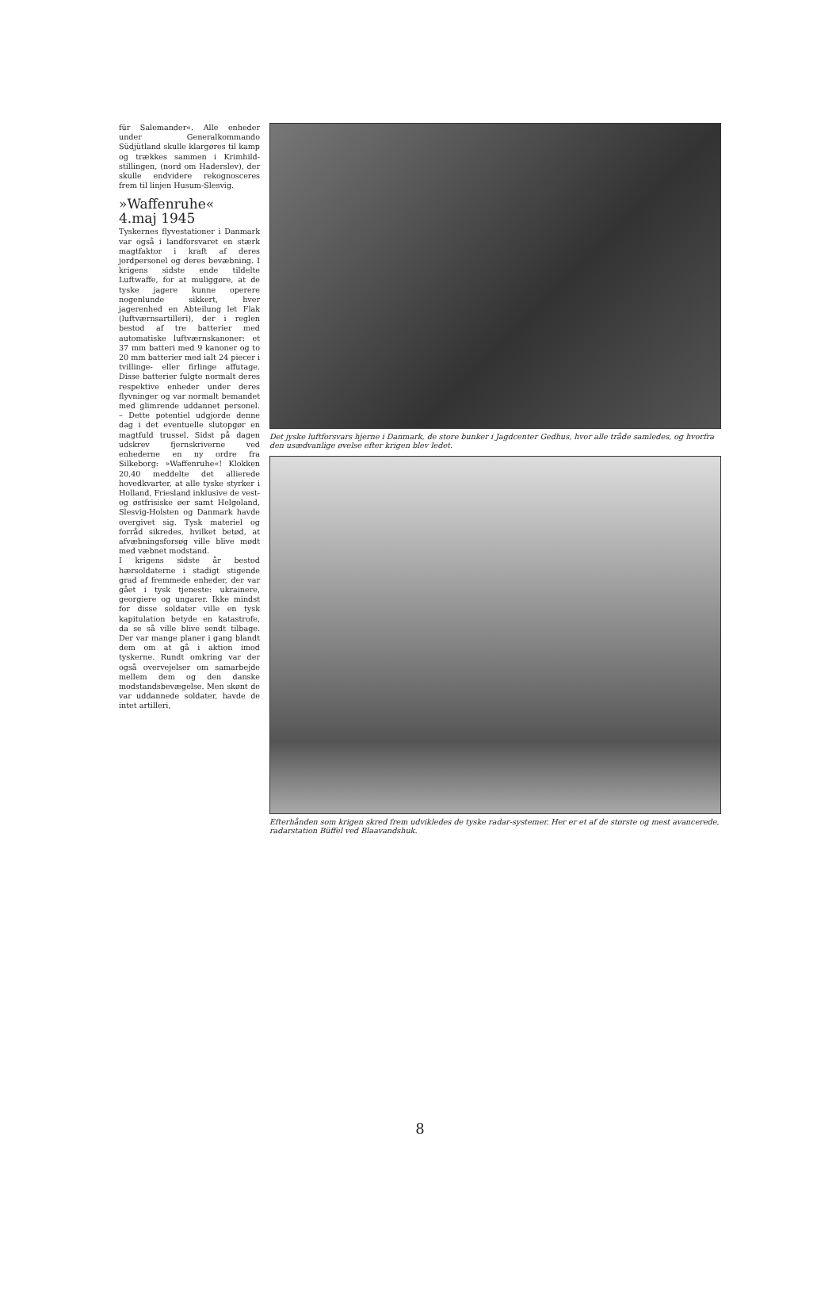für Salemander«. Alle enheder under Generalkommando Südjütland skulle klargøres til kamp og trækkes sammen i Krimhild-stillingen, (nord om Haderslev), der skulle endvidere rekognosceres frem til linjen Husum-Slesvig.
»Waffenruhe«
4.maj 1945
Tyskernes flyvestationer i Danmark var også i landforsvaret en stærk magtfaktor i kraft af deres jordpersonel og deres bevæbning. I krigens sidste ende tildelte Luftwaffe, for at muliggøre, at de tyske jagere kunne operere nogenlunde sikkert, hver jagerenhed en Abteilung let Flak (luftværnsartilleri), der i reglen bestod af tre batterier med automatiske luftværnskanoner: et 37 mm batteri med 9 kanoner og to 20 mm batterier med ialt 24 piecer i tvillinge- eller firlinge affutage. Disse batterier fulgte normalt deres respektive enheder under deres flyvninger og var normalt bemandet med glimrende uddannet personel. – Dette potentiel udgjorde denne dag i det eventuelle slutopgør en magtfuld trussel. Sidst på dagen udskrev fjernskriverne ved enhederne en ny ordre fra Silkeborg: »Waffenruhe«! Klokken 20,40 meddelte det allierede hovedkvarter, at alle tyske styrker i Holland, Friesland inklusive de vest- og østfrisiske øer samt Helgoland, Slesvig-Holsten og Danmark havde overgivet sig. Tysk materiel og forråd sikredes, hvilket betød, at afvæbningsforsøg ville blive mødt med væbnet modstand.
I krigens sidste år bestod hærsoldaterne i stadigt stigende grad af fremmede enheder, der var gået i tysk tjeneste: ukrainere, georgiere og ungarer. Ikke mindst for disse soldater ville en tysk kapitulation betyde en katastrofe, da se så ville blive sendt tilbage. Der var mange planer i gang blandt dem om at gå i aktion imod tyskerne. Rundt omkring var der også overvejelser om samarbejde mellem dem og den danske modstandsbevægelse. Men skønt de var uddannede soldater, havde de intet artilleri,
Det jyske luftforsvars hjerne i Danmark, de store bunker i Jagdcenter Gedhus, hvor alle tråde samledes, og hvorfra den usædvanlige øvelse efter krigen blev ledet.
Efterhånden som krigen skred frem udvikledes de tyske radar-systemer. Her er et af de største og mest avancerede, radarstation Büffel ved Blaavandshuk.
8